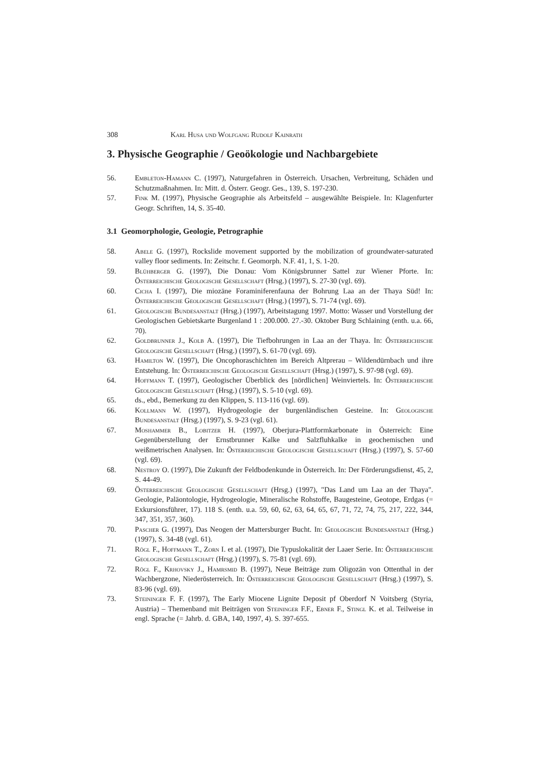308 Karl Husa und Wolfgang Rudolf Kainrath
3. Physische Geographie / Geoökologie und Nachbargebiete
56. Embleton-Hamann C. (1997), Naturgefahren in Österreich. Ursachen, Verbreitung, Schäden und Schutzmaßnahmen. In: Mitt. d. Österr. Geogr. Ges., 139, S. 197-230.
57. Fink M. (1997), Physische Geographie als Arbeitsfeld – ausgewählte Beispiele. In: Klagenfurter Geogr. Schriften, 14, S. 35-40.
3.1 Geomorphologie, Geologie, Petrographie
58. Abele G. (1997), Rockslide movement supported by the mobilization of groundwater-saturated valley floor sediments. In: Zeitschr. f. Geomorph. N.F. 41, 1, S. 1-20.
59. Blühberger G. (1997), Die Donau: Vom Königsbrunner Sattel zur Wiener Pforte. In: Österreichische Geologische Gesellschaft (Hrsg.) (1997), S. 27-30 (vgl. 69).
60. Cicha I. (1997), Die miozäne Foraminiferenfauna der Bohrung Laa an der Thaya Süd! In: Österreichische Geologische Gesellschaft (Hrsg.) (1997), S. 71-74 (vgl. 69).
61. Geologische Bundesanstalt (Hrsg.) (1997), Arbeitstagung 1997. Motto: Wasser und Vorstellung der Geologischen Gebietskarte Burgenland 1 : 200.000. 27.-30. Oktober Burg Schlaining (enth. u.a. 66, 70).
62. Goldbrunner J., Kolb A. (1997), Die Tiefbohrungen in Laa an der Thaya. In: Österreichische Geologische Gesellschaft (Hrsg.) (1997), S. 61-70 (vgl. 69).
63. Hamilton W. (1997), Die Oncophoraschichten im Bereich Altprerau – Wildendürnbach und ihre Entstehung. In: Österreichische Geologische Gesellschaft (Hrsg.) (1997), S. 97-98 (vgl. 69).
64. Hoffmann T. (1997), Geologischer Überblick des [nördlichen] Weinviertels. In: Österreichische Geologische Gesellschaft (Hrsg.) (1997), S. 5-10 (vgl. 69).
65. ds., ebd., Bemerkung zu den Klippen, S. 113-116 (vgl. 69).
66. Kollmann W. (1997), Hydrogeologie der burgenländischen Gesteine. In: Geologische Bundesanstalt (Hrsg.) (1997), S. 9-23 (vgl. 61).
67. Moshammer B., Lobitzer H. (1997), Oberjura-Plattformkarbonate in Österreich: Eine Gegenüberstellung der Ernstbrunner Kalke und Salzfluhkalke in geochemischen und weißmetrischen Analysen. In: Österreichische Geologische Gesellschaft (Hrsg.) (1997), S. 57-60 (vgl. 69).
68. Nestroy O. (1997), Die Zukunft der Feldbodenkunde in Österreich. In: Der Förderungsdienst, 45, 2, S. 44-49.
69. Österreichische Geologische Gesellschaft (Hrsg.) (1997), "Das Land um Laa an der Thaya". Geologie, Paläontologie, Hydrogeologie, Mineralische Rohstoffe, Baugesteine, Geotope, Erdgas (= Exkursionsführer, 17). 118 S. (enth. u.a. 59, 60, 62, 63, 64, 65, 67, 71, 72, 74, 75, 217, 222, 344, 347, 351, 357, 360).
70. Pascher G. (1997), Das Neogen der Mattersburger Bucht. In: Geologische Bundesanstalt (Hrsg.) (1997), S. 34-48 (vgl. 61).
71. Rögl F., Hoffmann T., Zorn I. et al. (1997), Die Typuslokalität der Laaer Serie. In: Österreichische Geologische Gesellschaft (Hrsg.) (1997), S. 75-81 (vgl. 69).
72. Rögl F., Krhovsky J., Hamrsmid B. (1997), Neue Beiträge zum Oligozän von Ottenthal in der Wachbergzone, Niederösterreich. In: Österreichische Geologische Gesellschaft (Hrsg.) (1997), S. 83-96 (vgl. 69).
73. Steininger F. F. (1997), The Early Miocene Lignite Deposit pf Oberdorf N Voitsberg (Styria, Austria) – Themenband mit Beiträgen von Steininger F.F., Ebner F., Stingl K. et al. Teilweise in engl. Sprache (= Jahrb. d. GBA, 140, 1997, 4). S. 397-655.